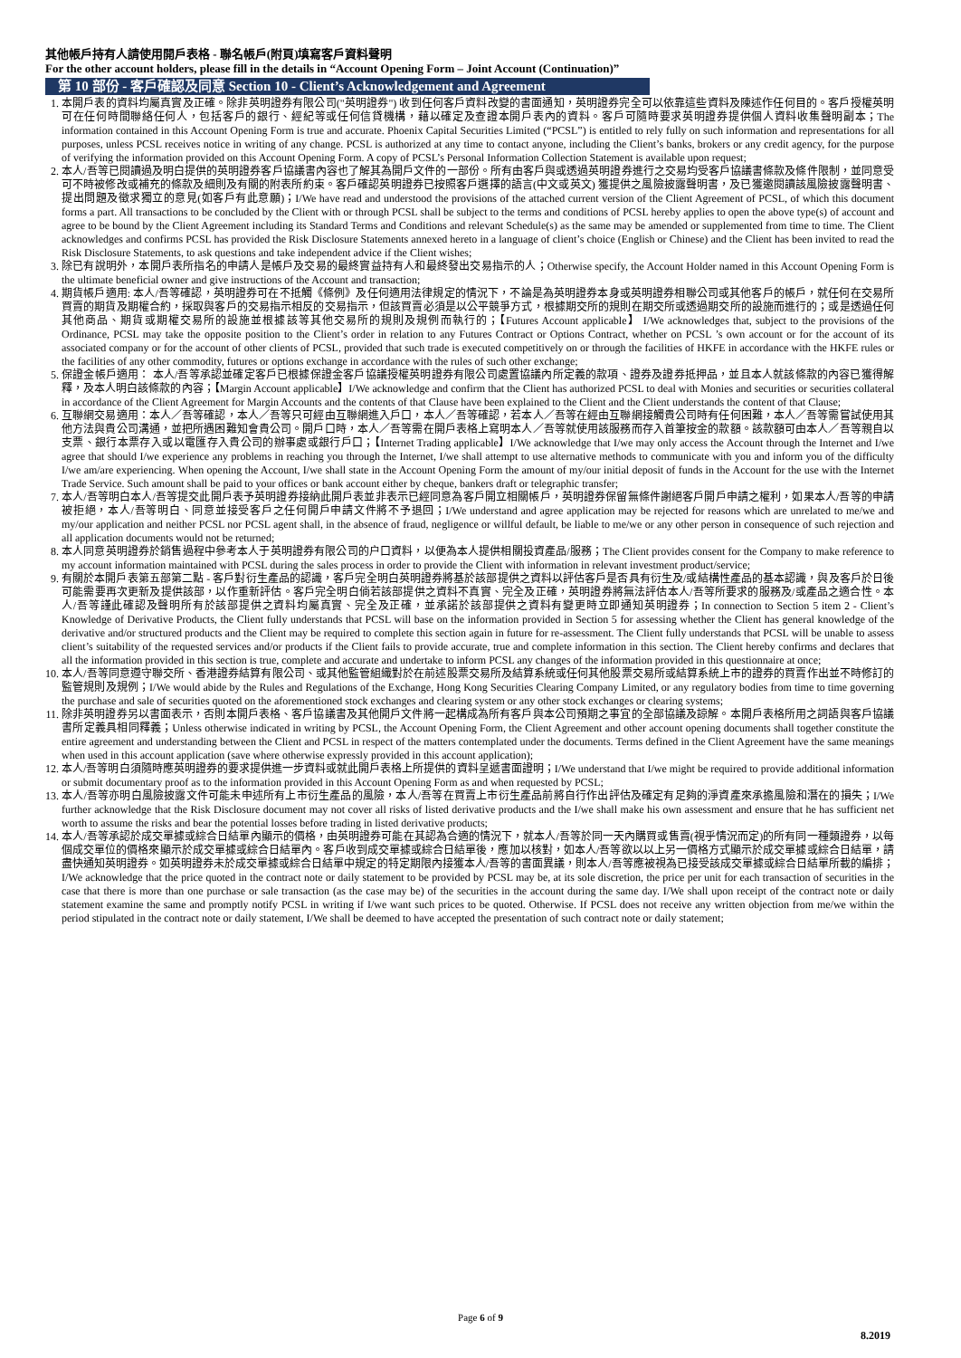其他帳戶持有人請使用開戶表格 - 聯名帳戶(附頁)填寫客戶資料聲明
For the other account holders, please fill in the details in “Account Opening Form – Joint Account (Continuation)”
第 10 部份 - 客戶確認及同意 Section 10 - Client’s Acknowledgement and Agreement
1. 本開戶表的資料均屬真實及正確。除非英明證券有限公司("英明證券") 收到任何客戶資料改變的書面通知，英明證券完全可以依靠這些資料及陳述作任何目的。客戶授權英明可在任何時間聯絡任何人，包括客戶的銀行、經紀等或任何信貸機構，藉以確定及查證本開戶表內的資料。客戶可隨時要求英明證券提供個人資料收集聲明副本；The information contained in this Account Opening Form is true and accurate. Phoenix Capital Securities Limited (“PCSL”) is entitled to rely fully on such information and representations for all purposes, unless PCSL receives notice in writing of any change. PCSL is authorized at any time to contact anyone, including the Client’s banks, brokers or any credit agency, for the purpose of verifying the information provided on this Account Opening Form. A copy of PCSL’s Personal Information Collection Statement is available upon request;
2. 本人/吾等已閱讀過及明白提供的英明證券客戶協議書內容也了解其為開戶文件的一部份。所有由客戶與或透過英明證券進行之交易均受客戶協議書條款及條件限制，並同意受可不時被修改或補充的條款及細則及有關的附表所約束。客戶確認英明證券已按照客戶選擇的語言(中文或英文) 獲提供之風險披露聲明書，及已獲邀閱讀該風險披露聲明書、提出問題及徵求獨立的意見(如客戶有此意願)；I/We have read and understood the provisions of the attached current version of the Client Agreement of PCSL, of which this document forms a part. All transactions to be concluded by the Client with or through PCSL shall be subject to the terms and conditions of PCSL hereby applies to open the above type(s) of account and agree to be bound by the Client Agreement including its Standard Terms and Conditions and relevant Schedule(s) as the same may be amended or supplemented from time to time. The Client acknowledges and confirms PCSL has provided the Risk Disclosure Statements annexed hereto in a language of client’s choice (English or Chinese) and the Client has been invited to read the Risk Disclosure Statements, to ask questions and take independent advice if the Client wishes;
3. 除已有說明外，本開戶表所指名的申請人是帳戶及交易的最終實益持有人和最終發出交易指示的人；Otherwise specify, the Account Holder named in this Account Opening Form is the ultimate beneficial owner and give instructions of the Account and transaction;
4. 期貨帳戶適用: 本人/吾等確認，英明證券可在不抵觸《條例》及任何適用法律規定的情況下，不論是為英明證券本身或英明證券相聯公司或其他客戶的帳戶，就任何在交易所買賣的期貨及期權合約，採取與客戶的交易指示相反的交易指示，但該買賣必須是以公平競爭方式，根據期交所的規則在期交所或透過期交所的設施而進行的；或是透過任何其他商品、期貨或期權交易所的設施並根據該等其他交易所的規則及規例而執行的；【Futures Account applicable】 I/We acknowledges that, subject to the provisions of the Ordinance, PCSL may take the opposite position to the Client’s order in relation to any Futures Contract or Options Contract, whether on PCSL ’s own account or for the account of its associated company or for the account of other clients of PCSL, provided that such trade is executed competitively on or through the facilities of HKFE in accordance with the HKFE rules or the facilities of any other commodity, futures or options exchange in accordance with the rules of such other exchange;
5. 保證金帳戶適用： 本人/吾等承認並確定客戶已根據保證金客戶協議授權英明證券有限公司處置協議內所定義的款項、證券及證券抵押品，並且本人就該條款的內容已獲得解釋，及本人明白該條款的內容；【Margin Account applicable】I/We acknowledge and confirm that the Client has authorized PCSL to deal with Monies and securities or securities collateral in accordance of the Client Agreement for Margin Accounts and the contents of that Clause have been explained to the Client and the Client understands the content of that Clause;
6. 互聯網交易適用：本人／吾等確認，本人／吾等只可經由互聯網進入戶口，本人／吾等確認，若本人／吾等在經由互聯網接觸貴公司時有任何困難，本人／吾等需嘗試使用其他方法與貴公司溝通，並把所遇困難知會貴公司。開戶口時，本人／吾等需在開戶表格上寫明本人／吾等就使用該服務而存入首筆按金的款額。該款額可由本人／吾等親自以支票、銀行本票存入或以電匯存入貴公司的辦事處或銀行戶口；【Internet Trading applicable】I/We acknowledge that I/we may only access the Account through the Internet and I/we agree that should I/we experience any problems in reaching you through the Internet, I/we shall attempt to use alternative methods to communicate with you and inform you of the difficulty I/we am/are experiencing. When opening the Account, I/we shall state in the Account Opening Form the amount of my/our initial deposit of funds in the Account for the use with the Internet Trade Service. Such amount shall be paid to your offices or bank account either by cheque, bankers draft or telegraphic transfer;
7. 本人/吾等明白本人/吾等提交此開戶表予英明證券接納此開戶表並非表示已經同意為客戶開立相關帳戶，英明證券保留無條件謝絕客戶開戶申請之權利，如果本人/吾等的申請被拒絕，本人/吾等明白、同意並接受客戶之任何開戶申請文件將不予退回；I/We understand and agree application may be rejected for reasons which are unrelated to me/we and my/our application and neither PCSL nor PCSL agent shall, in the absence of fraud, negligence or willful default, be liable to me/we or any other person in consequence of such rejection and all application documents would not be returned;
8. 本人同意英明證券於銷售過程中參考本人于英明證券有限公司的户口資料，以便為本人提供相關投資產品/服務；The Client provides consent for the Company to make reference to my account information maintained with PCSL during the sales process in order to provide the Client with information in relevant investment product/service;
9. 有關於本開戶表第五部第二點 - 客戶對衍生產品的認識，客戶完全明白英明證券將基於該部提供之資料以評估客戶是否具有衍生及/或結構性產品的基本認識，與及客戶於日後可能需要再次更新及提供該部，以作重新評估。客戶完全明白倘若該部提供之資料不真實、完全及正確，英明證券將無法評估本人/吾等所要求的服務及/或產品之適合性。本人/吾等謹此確認及聲明所有於該部提供之資料均屬真實、完全及正確，並承諾於該部提供之資料有變更時立即通知英明證券；In connection to Section 5 item 2 - Client’s Knowledge of Derivative Products, the Client fully understands that PCSL will base on the information provided in Section 5 for assessing whether the Client has general knowledge of the derivative and/or structured products and the Client may be required to complete this section again in future for re-assessment. The Client fully understands that PCSL will be unable to assess client’s suitability of the requested services and/or products if the Client fails to provide accurate, true and complete information in this section. The Client hereby confirms and declares that all the information provided in this section is true, complete and accurate and undertake to inform PCSL any changes of the information provided in this questionnaire at once;
10. 本人/吾等同意遵守聯交所、香港證券結算有限公司、或其他監管組織對於在前述股票交易所及結算系統或任何其他股票交易所或結算系統上市的證券的買賣作出並不時修訂的監管規則及規例；I/We would abide by the Rules and Regulations of the Exchange, Hong Kong Securities Clearing Company Limited, or any regulatory bodies from time to time governing the purchase and sale of securities quoted on the aforementioned stock exchanges and clearing system or any other stock exchanges or clearing systems;
11. 除非英明證券另以書面表示，否則本開戶表格、客戶協議書及其他開戶文件將一起構成為所有客戶與本公司預期之事宜的全部協議及諒解。本開戶表格所用之詞語與客戶協議書所定義具相同釋義；Unless otherwise indicated in writing by PCSL, the Account Opening Form, the Client Agreement and other account opening documents shall together constitute the entire agreement and understanding between the Client and PCSL in respect of the matters contemplated under the documents. Terms defined in the Client Agreement have the same meanings when used in this account application (save where otherwise expressly provided in this account application);
12. 本人/吾等明白須隨時應英明證券的要求提供進一步資料或就此開戶表格上所提供的資料呈遞書面證明；I/We understand that I/we might be required to provide additional information or submit documentary proof as to the information provided in this Account Opening Form as and when requested by PCSL;
13. 本人/吾等亦明白風險披露文件可能未申述所有上市衍生產品的風險，本人/吾等在買賣上市衍生產品前將自行作出評估及確定有足夠的淨資產來承擔風險和潛在的損失；I/We further acknowledge that the Risk Disclosure document may not cover all risks of listed derivative products and the I/we shall make his own assessment and ensure that he has sufficient net worth to assume the risks and bear the potential losses before trading in listed derivative products;
14. 本人/吾等承認於成交單據或綜合日結單內顯示的價格，由英明證券可能在其認為合適的情況下，就本人/吾等於同一天內購買或售賣(視乎情況而定)的所有同一種類證券，以每個成交單位的價格來顯示於成交單據或綜合日結單內。客戶收到成交單據或綜合日結單後，應加以核對，如本人/吾等欲以以上另一價格方式顯示於成交單據或綜合日結單，請盡快通知英明證券。如英明證券未於成交單據或綜合日結單中規定的特定期限內接獲本人/吾等的書面異議，則本人/吾等應被視為已接受該成交單據或綜合日結單所載的編排；I/We acknowledge that the price quoted in the contract note or daily statement to be provided by PCSL may be, at its sole discretion, the price per unit for each transaction of securities in the case that there is more than one purchase or sale transaction (as the case may be) of the securities in the account during the same day. I/We shall upon receipt of the contract note or daily statement examine the same and promptly notify PCSL in writing if I/we want such prices to be quoted. Otherwise. If PCSL does not receive any written objection from me/we within the period stipulated in the contract note or daily statement, I/We shall be deemed to have accepted the presentation of such contract note or daily statement;
Page 6 of 9
8.2019